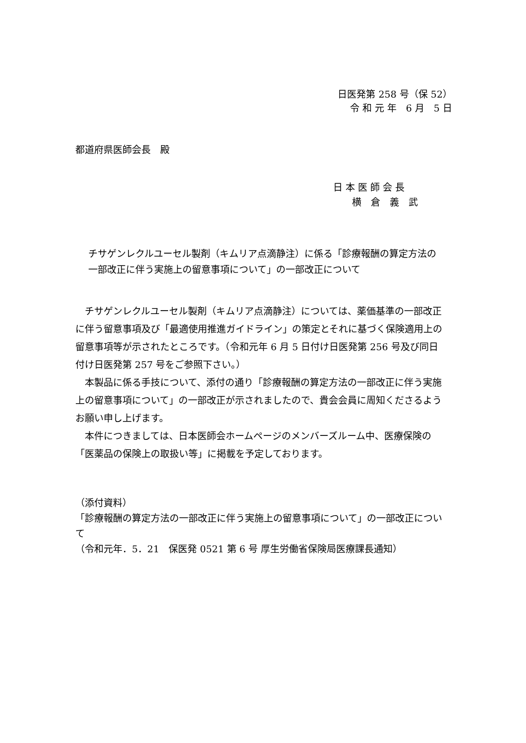日医発第 258 号（保 52）
令 和 元 年　6 月　5 日
都道府県医師会長　殿
日 本 医 師 会 長
　　横　倉　義　武
チサゲンレクルユーセル製剤（キムリア点滴静注）に係る「診療報酬の算定方法の一部改正に伴う実施上の留意事項について」の一部改正について
　チサゲンレクルユーセル製剤（キムリア点滴静注）については、薬価基準の一部改正に伴う留意事項及び「最適使用推進ガイドライン」の策定とそれに基づく保険適用上の留意事項等が示されたところです。（令和元年 6 月 5 日付け日医発第 256 号及び同日付け日医発第 257 号をご参照下さい。）
　本製品に係る手技について、添付の通り「診療報酬の算定方法の一部改正に伴う実施上の留意事項について」の一部改正が示されましたので、貴会会員に周知くださるようお願い申し上げます。
　本件につきましては、日本医師会ホームページのメンバーズルーム中、医療保険の「医薬品の保険上の取扱い等」に掲載を予定しております。
（添付資料）
「診療報酬の算定方法の一部改正に伴う実施上の留意事項について」の一部改正について
（令和元年．5．21　保医発 0521 第 6 号 厚生労働省保険局医療課長通知）